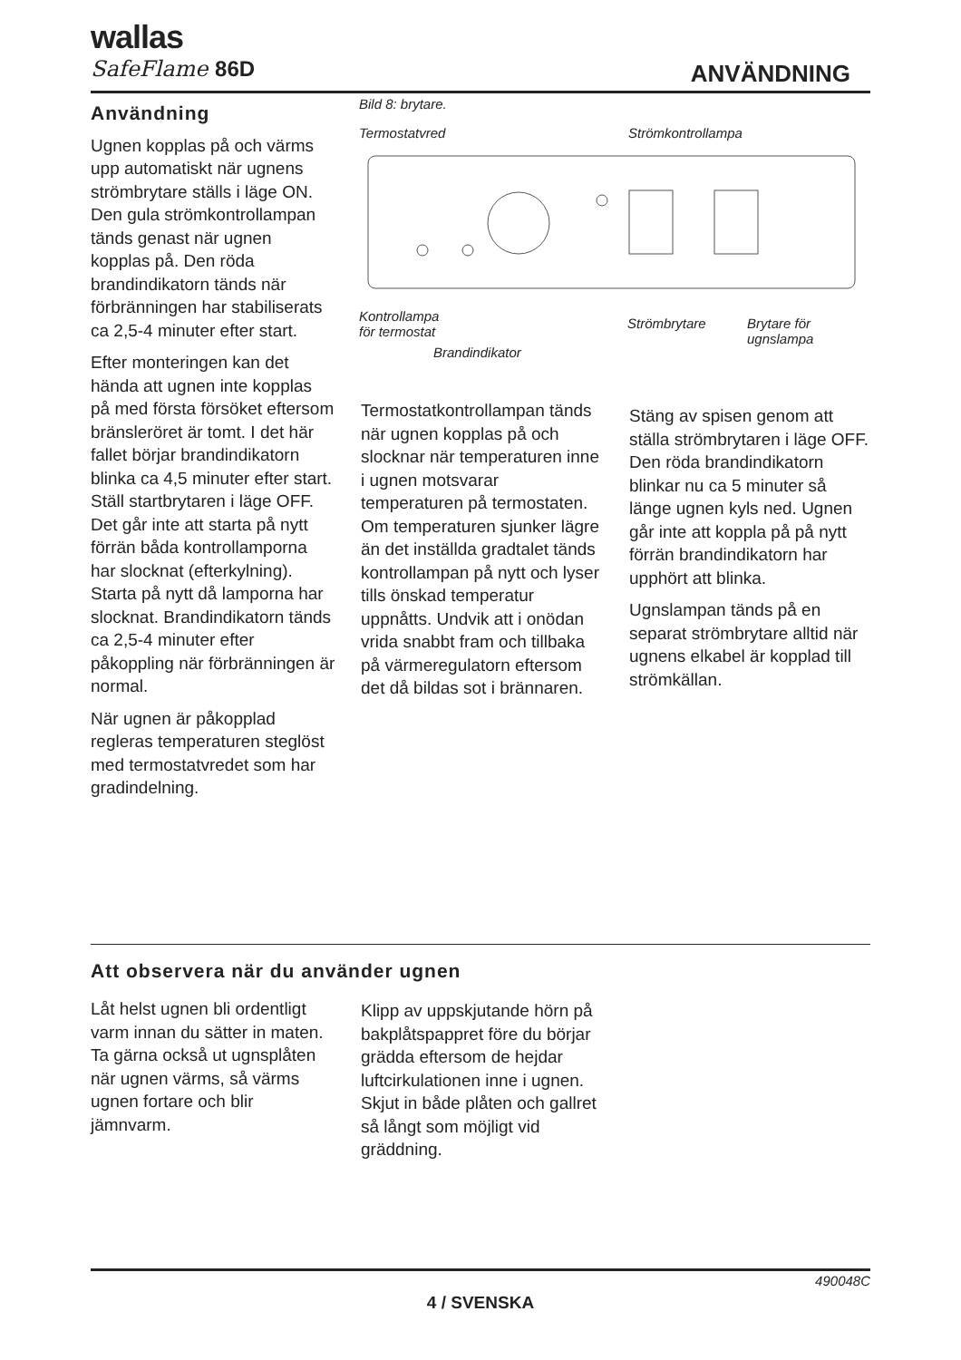wallas
SafeFlame 86D
ANVÄNDNING
Användning
Ugnen kopplas på och värms upp automatiskt när ugnens strömbrytare ställs i läge ON. Den gula strömkontrollampan tänds genast när ugnen kopplas på. Den röda brandindikatorn tänds när förbränningen har stabiliserats ca 2,5-4 minuter efter start.
Efter monteringen kan det hända att ugnen inte kopplas på med första försöket eftersom bränsleröret är tomt. I det här fallet börjar brandindikatorn blinka ca 4,5 minuter efter start. Ställ startbrytaren i läge OFF. Det går inte att starta på nytt förrän båda kontrollamporna har slocknat (efterkylning). Starta på nytt då lamporna har slocknat. Brandindikatorn tänds ca 2,5-4 minuter efter påkoppling när förbränningen är normal.
När ugnen är påkopplad regleras temperaturen steglöst med termostatvredet som har gradindelning.
Bild 8: brytare.
Termostatvred Strömkontrollampa
Kontrollampa
för termostat
Strömbrytare Brytare för
ugnslampa
Brandindikator
Termostatkontrollampan tänds när ugnen kopplas på och slocknar när temperaturen inne i ugnen motsvarar temperaturen på termostaten. Om temperaturen sjunker lägre än det inställda gradtalet tänds kontrollampan på nytt och lyser tills önskad temperatur uppnåtts. Undvik att i onödan vrida snabbt fram och tillbaka på värmeregulatorn eftersom det då bildas sot i brännaren.
Stäng av spisen genom att ställa strömbrytaren i läge OFF. Den röda brandindikatorn blinkar nu ca 5 minuter så länge ugnen kyls ned. Ugnen går inte att koppla på på nytt förrän brandindikatorn har upphört att blinka.
Ugnslampan tänds på en separat strömbrytare alltid när ugnens elkabel är kopplad till strömkällan.
Att observera när du använder ugnen
Låt helst ugnen bli ordentligt varm innan du sätter in maten. Ta gärna också ut ugnsplåten när ugnen värms, så värms ugnen fortare och blir jämnvarm.
Klipp av uppskjutande hörn på bakplåtspappret före du börjar grädda eftersom de hejdar luftcirkulationen inne i ugnen. Skjut in både plåten och gallret så långt som möjligt vid gräddning.
490048C
4 / SVENSKA